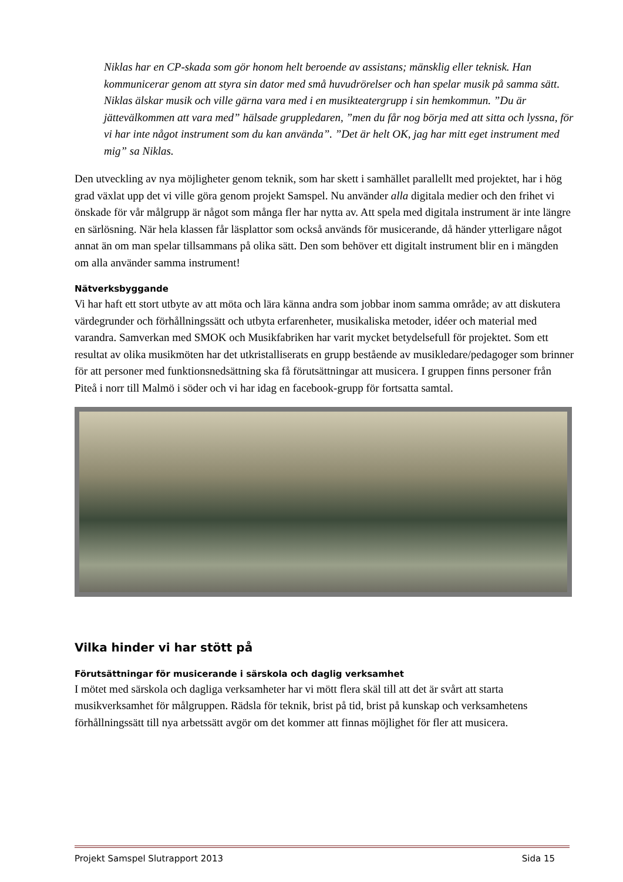Niklas har en CP-skada som gör honom helt beroende av assistans; mänsklig eller teknisk. Han kommunicerar genom att styra sin dator med små huvudrörelser och han spelar musik på samma sätt. Niklas älskar musik och ville gärna vara med i en musikteatergrupp i sin hemkommun. ”Du är jättevälkommen att vara med” hälsade gruppledaren, ”men du får nog börja med att sitta och lyssna, för vi har inte något instrument som du kan använda”. ”Det är helt OK, jag har mitt eget instrument med mig” sa Niklas.
Den utveckling av nya möjligheter genom teknik, som har skett i samhället parallellt med projektet, har i hög grad växlat upp det vi ville göra genom projekt Samspel. Nu använder alla digitala medier och den frihet vi önskade för vår målgrupp är något som många fler har nytta av. Att spela med digitala instrument är inte längre en särlösning. När hela klassen får läsplattor som också används för musicerande, då händer ytterligare något annat än om man spelar tillsammans på olika sätt. Den som behöver ett digitalt instrument blir en i mängden om alla använder samma instrument!
Nätverksbyggande
Vi har haft ett stort utbyte av att möta och lära känna andra som jobbar inom samma område; av att diskutera värdegrunder och förhållningssätt och utbyta erfarenheter, musikaliska metoder, idéer och material med varandra. Samverkan med SMOK och Musikfabriken har varit mycket betydelsefull för projektet. Som ett resultat av olika musikmöten har det utkristalliserats en grupp bestående av musikledare/pedagoger som brinner för att personer med funktionsnedsättning ska få förutsättningar att musicera. I gruppen finns personer från Piteå i norr till Malmö i söder och vi har idag en facebook-grupp för fortsatta samtal.
Vilka hinder vi har stött på
Förutsättningar för musicerande i särskola och daglig verksamhet
I mötet med särskola och dagliga verksamheter har vi mött flera skäl till att det är svårt att starta musikverksamhet för målgruppen. Rädsla för teknik, brist på tid, brist på kunskap och verksamhetens förhållningssätt till nya arbetssätt avgör om det kommer att finnas möjlighet för fler att musicera.
Projekt Samspel Slutrapport 2013 Sida 15